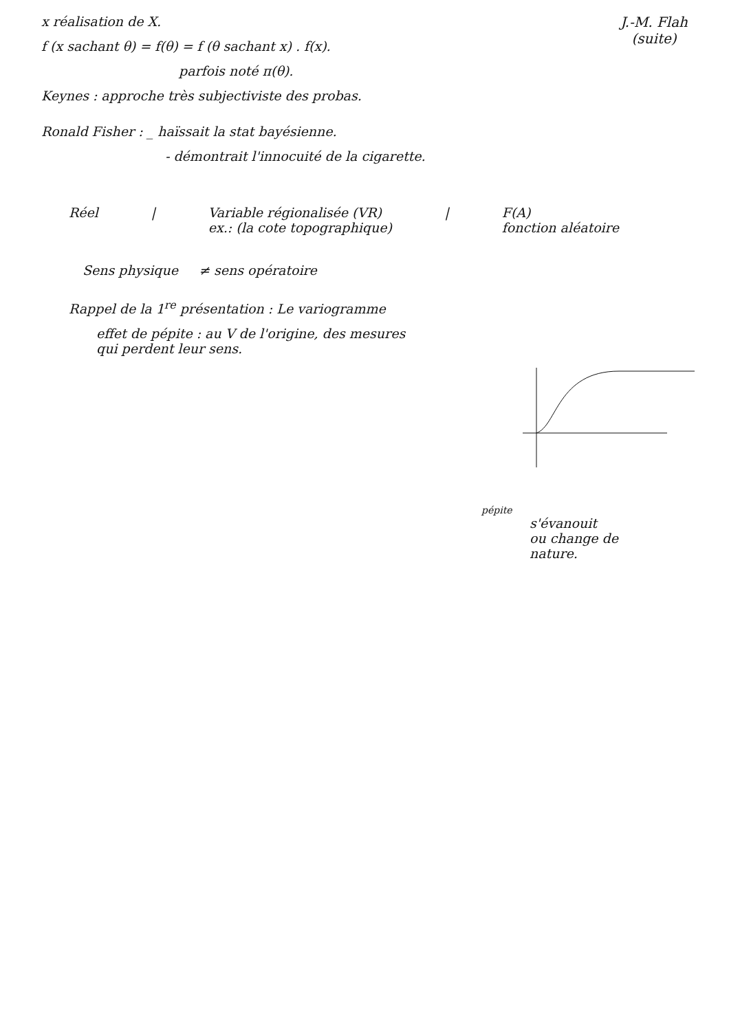J.-M. Flah
(suite)
x réalisation de X.
f (x sachant θ) = f(θ) = f (θ sachant x) . f(x).
parfois noté π(θ).
Keynes : approche très subjectiviste des probas.
Ronald Fisher : _ haïssait la stat bayésienne.
- démontrait l'innocuité de la cigarette.
Réel | Variable régionalisée (VR)
ex.: (la cote topographique) | F(A)
fonction aléatoire
Sens physique ≠ sens opératoire
Rappel de la 1<sup>re</sup> présentation : Le variogramme
effet de pépite : au V de l'origine, des mesures
qui perdent leur sens.
pépite
s'évanouit
ou change de
nature.